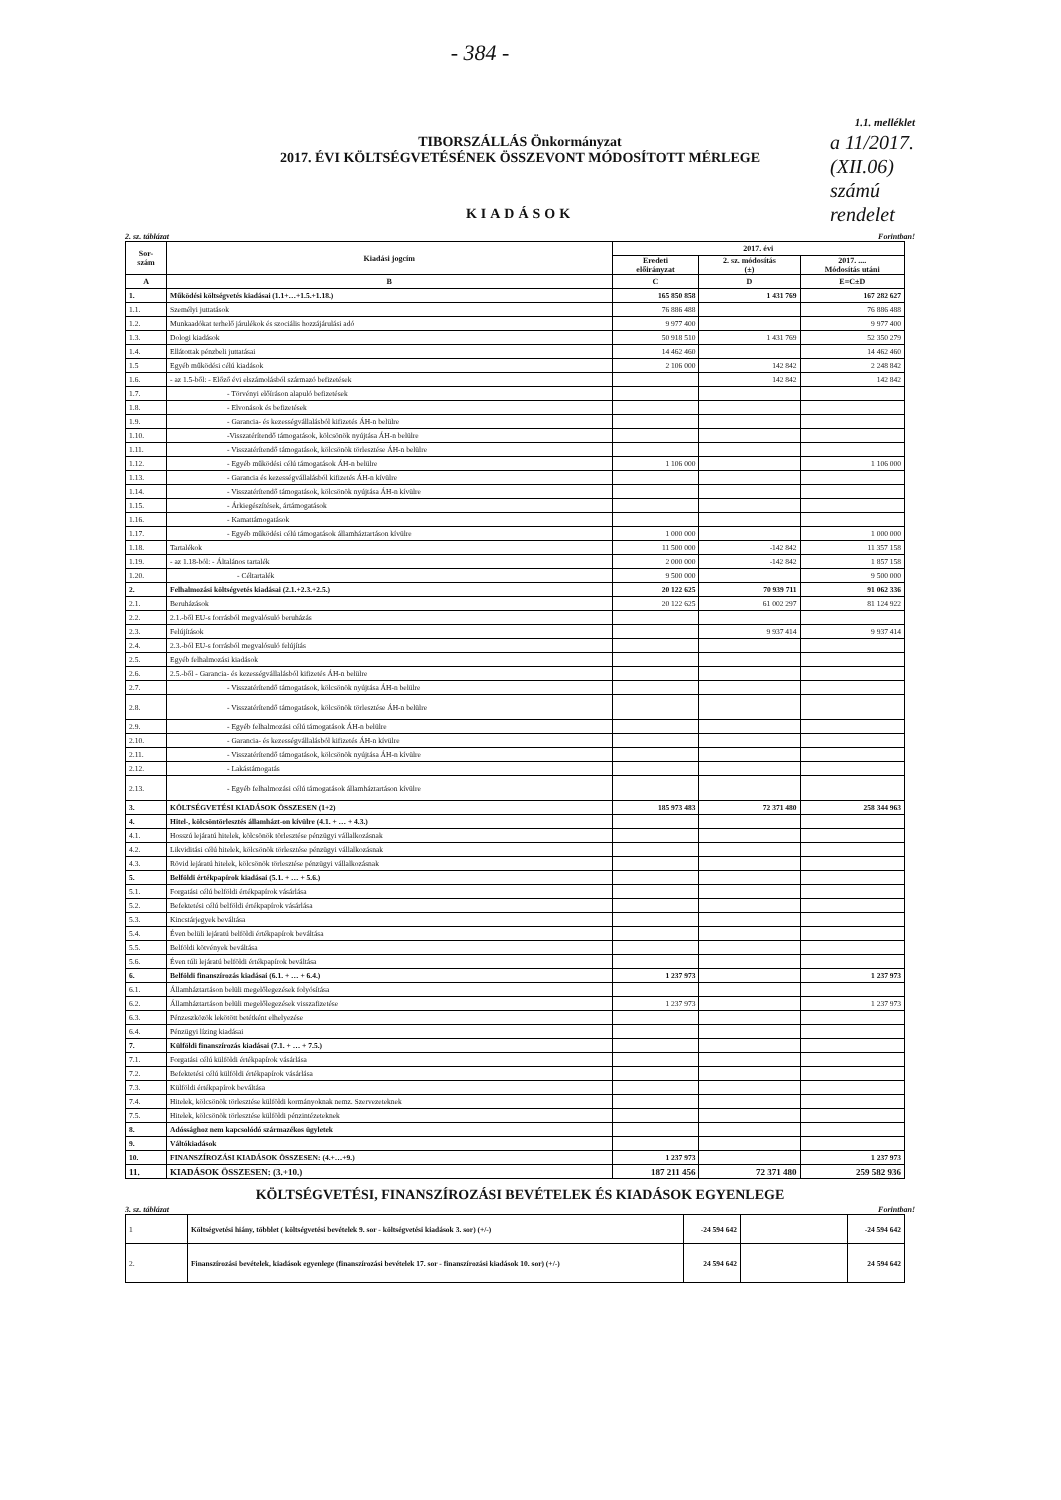- 384 -
a 11/2017.
(XII.06)
számú rendelet
1.1. melléklet
TIBORSZÁLLÁS Önkormányzat
2017. ÉVI KÖLTSÉGVETÉSÉNEK ÖSSZEVONT MÓDOSÍTOTT MÉRLEGE
KIADÁSOK
2. sz. táblázat Forintban!
| Sor- szám | Kiadási jogcím | 2017. évi | | |
| --- | --- | --- | --- | --- |
| | | Eredeti előirányzat | 2. sz. módosítás (±) | 2017. .... Módosítás utáni |
| A | B | C | D | E=C±D |
| 1. | Működési költségvetés kiadásai (1.1+…+1.5.+1.18.) | 165 850 858 | 1 431 769 | 167 282 627 |
| 1.1. | Személyi juttatások | 76 886 488 | | 76 886 488 |
| 1.2. | Munkaadókat terhelő járulékok és szociális hozzájárulási adó | 9 977 400 | | 9 977 400 |
| 1.3. | Dologi kiadások | 50 918 510 | 1 431 769 | 52 350 279 |
| 1.4. | Ellátottak pénzbeli juttatásai | 14 462 460 | | 14 462 460 |
| 1.5 | Egyéb működési célú kiadások | 2 106 000 | 142 842 | 2 248 842 |
| 1.6. | - az 1.5-ből: - Előző évi elszámolásból származó befizetések | | 142 842 | 142 842 |
| 1.7. | - Törvényi előíráson alapuló befizetések | | | |
| 1.8. | - Elvonások és befizetések | | | |
| 1.9. | - Garancia- és kezességvállalásból kifizetés ÁH-n belülre | | | |
| 1.10. | -Visszatérítendő támogatások, kölcsönök nyújtása ÁH-n belülre | | | |
| 1.11. | - Visszatérítendő támogatások, kölcsönök törlesztése ÁH-n belülre | | | |
| 1.12. | - Egyéb működési célú támogatások ÁH-n belülre | 1 106 000 | | 1 106 000 |
| 1.13. | - Garancia és kezességvállalásból kifizetés ÁH-n kívülre | | | |
| 1.14. | - Visszatérítendő támogatások, kölcsönök nyújtása ÁH-n kívülre | | | |
| 1.15. | - Árkiegészítések, ártámogatások | | | |
| 1.16. | - Kamattámogatások | | | |
| 1.17. | - Egyéb működési célú támogatások államháztartáson kívülre | 1 000 000 | | 1 000 000 |
| 1.18. | Tartalékok | 11 500 000 | -142 842 | 11 357 158 |
| 1.19. | - az 1.18-ból: - Általános tartalék | 2 000 000 | -142 842 | 1 857 158 |
| 1.20. | - Céltartalék | 9 500 000 | | 9 500 000 |
| 2. | Felhalmozási költségvetés kiadásai (2.1.+2.3.+2.5.) | 20 122 625 | 70 939 711 | 91 062 336 |
| 2.1. | Beruházások | 20 122 625 | 61 002 297 | 81 124 922 |
| 2.2. | 2.1.-ből EU-s forrásból megvalósuló beruházás | | | |
| 2.3. | Felújítások | | 9 937 414 | 9 937 414 |
| 2.4. | 2.3.-ból EU-s forrásból megvalósuló felújítás | | | |
| 2.5. | Egyéb felhalmozási kiadások | | | |
| 2.6. | 2.5.-ből - Garancia- és kezességvállalásból kifizetés ÁH-n belülre | | | |
| 2.7. | - Visszatérítendő támogatások, kölcsönök nyújtása ÁH-n belülre | | | |
| 2.8. | - Visszatérítendő támogatások, kölcsönök törlesztése ÁH-n belülre | | | |
| 2.9. | - Egyéb felhalmozási célú támogatások ÁH-n belülre | | | |
| 2.10. | - Garancia- és kezességvállalásból kifizetés ÁH-n kívülre | | | |
| 2.11. | - Visszatérítendő támogatások, kölcsönök nyújtása ÁH-n kívülre | | | |
| 2.12. | - Lakástámogatás | | | |
| 2.13. | - Egyéb felhalmozási célú támogatások államháztartáson kívülre | | | |
| 3. | KÖLTSÉGVETÉSI KIADÁSOK ÖSSZESEN (1+2) | 185 973 483 | 72 371 480 | 258 344 963 |
| 4. | Hitel-, kölcsöntörlesztés államházt-on kívülre (4.1. + … + 4.3.) | | | |
| 4.1. | Hosszú lejáratú hitelek, kölcsönök törlesztése pénzügyi vállalkozásnak | | | |
| 4.2. | Likviditási célú hitelek, kölcsönök törlesztése pénzügyi vállalkozásnak | | | |
| 4.3. | Rövid lejáratú hitelek, kölcsönök törlesztése pénzügyi vállalkozásnak | | | |
| 5. | Belföldi értékpapírok kiadásai (5.1. + … + 5.6.) | | | |
| 5.1. | Forgatási célú belföldi értékpapírok vásárlása | | | |
| 5.2. | Befektetési célú belföldi értékpapírok vásárlása | | | |
| 5.3. | Kincstárjegyek beváltása | | | |
| 5.4. | Éven belüli lejáratú belföldi értékpapírok beváltása | | | |
| 5.5. | Belföldi kötvények beváltása | | | |
| 5.6. | Éven túli lejáratú belföldi értékpapírok beváltása | | | |
| 6. | Belföldi finanszírozás kiadásai (6.1. + … + 6.4.) | 1 237 973 | | 1 237 973 |
| 6.1. | Államháztartáson belüli megelőlegezések folyósítása | | | |
| 6.2. | Államháztartáson belüli megelőlegezések visszafizetése | 1 237 973 | | 1 237 973 |
| 6.3. | Pénzeszközök lekötött betétként elhelyezése | | | |
| 6.4. | Pénzügyi lízing kiadásai | | | |
| 7. | Külföldi finanszírozás kiadásai (7.1. + … + 7.5.) | | | |
| 7.1. | Forgatási célú külföldi értékpapírok vásárlása | | | |
| 7.2. | Befektetési célú külföldi értékpapírok vásárlása | | | |
| 7.3. | Külföldi értékpapírok beváltása | | | |
| 7.4. | Hitelek, kölcsönök törlesztése külföldi kormányoknak nemz. Szervezeteknek | | | |
| 7.5. | Hitelek, kölcsönök törlesztése külföldi pénzintézeteknek | | | |
| 8. | Adóssághoz nem kapcsolódó származékos ügyletek | | | |
| 9. | Váltókiadások | | | |
| 10. | FINANSZÍROZÁSI KIADÁSOK ÖSSZESEN: (4.+…+9.) | 1 237 973 | | 1 237 973 |
| 11. | KIADÁSOK ÖSSZESEN: (3.+10.) | 187 211 456 | 72 371 480 | 259 582 936 |
KÖLTSÉGVETÉSI, FINANSZÍROZÁSI BEVÉTELEK ÉS KIADÁSOK EGYENLEGE
3. sz. táblázat Forintban!
| 1 | Költségvetési hiány, többlet ( költségvetési bevételek 9. sor - költségvetési kiadások 3. sor) (+/-) | -24 594 642 | | -24 594 642 |
| 2. | Finanszírozási bevételek, kiadások egyenlege (finanszírozási bevételek 17. sor - finanszírozási kiadások 10. sor) (+/-) | 24 594 642 | | 24 594 642 |